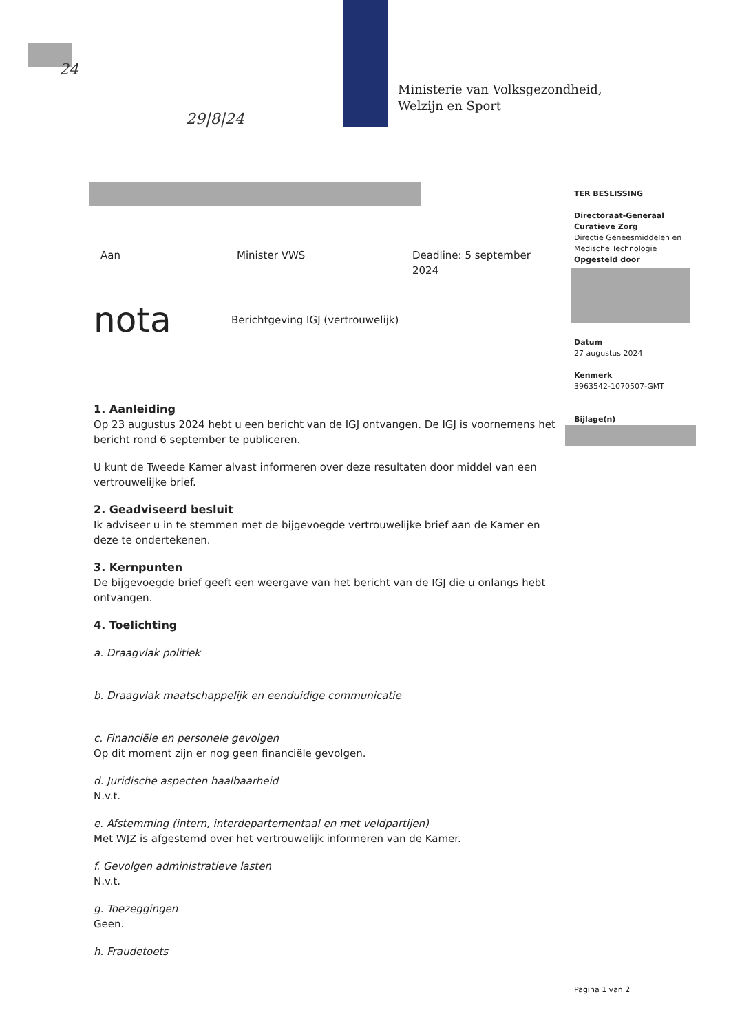24
29|8|24
Ministerie van Volksgezondheid,
Welzijn en Sport
TER BESLISSING
Directoraat-Generaal Curatieve Zorg
Directie Geneesmiddelen en Medische Technologie
Opgesteld door
Datum
27 augustus 2024
Kenmerk
3963542-1070507-GMT
Bijlage(n)
Aan Minister VWS Deadline: 5 september 2024
nota Berichtgeving IGJ (vertrouwelijk)
1. Aanleiding
Op 23 augustus 2024 hebt u een bericht van de IGJ ontvangen. De IGJ is voornemens het bericht rond 6 september te publiceren.
U kunt de Tweede Kamer alvast informeren over deze resultaten door middel van een vertrouwelijke brief.
2. Geadviseerd besluit
Ik adviseer u in te stemmen met de bijgevoegde vertrouwelijke brief aan de Kamer en deze te ondertekenen.
3. Kernpunten
De bijgevoegde brief geeft een weergave van het bericht van de IGJ die u onlangs hebt ontvangen.
4. Toelichting
a. Draagvlak politiek
b. Draagvlak maatschappelijk en eenduidige communicatie
c. Financiële en personele gevolgen
Op dit moment zijn er nog geen financiële gevolgen.
d. Juridische aspecten haalbaarheid
N.v.t.
e. Afstemming (intern, interdepartementaal en met veldpartijen)
Met WJZ is afgestemd over het vertrouwelijk informeren van de Kamer.
f. Gevolgen administratieve lasten
N.v.t.
g. Toezeggingen
Geen.
h. Fraudetoets
Pagina 1 van 2